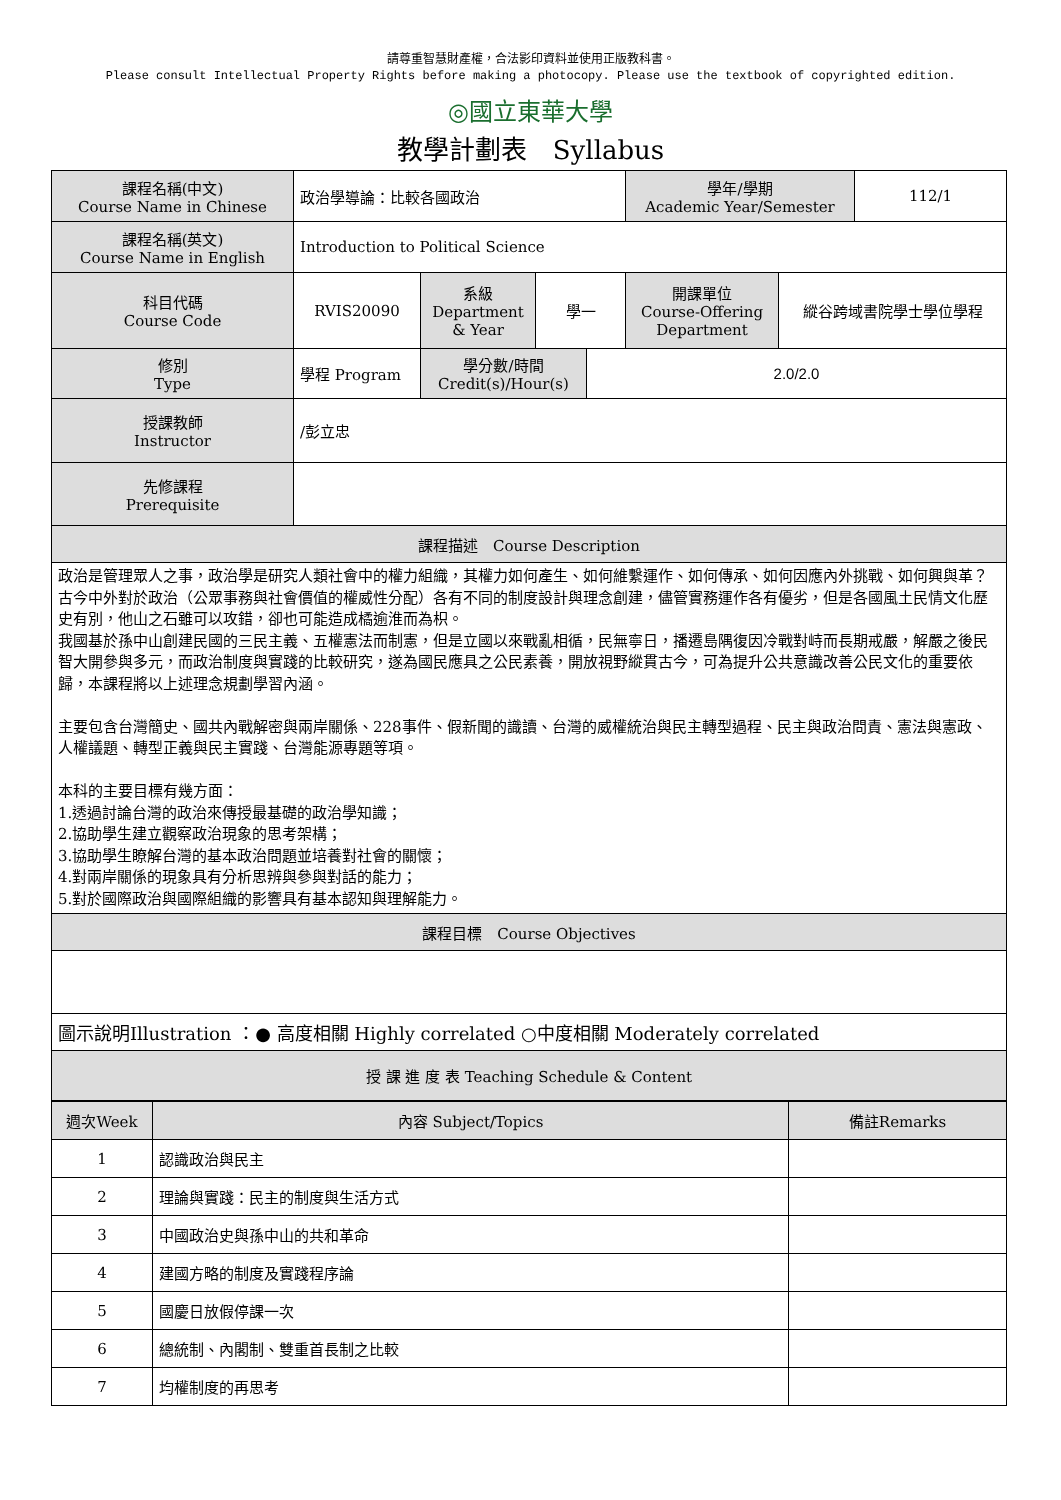請尊重智慧財產權，合法影印資料並使用正版教科書。
Please consult Intellectual Property Rights before making a photocopy. Please use the textbook of copyrighted edition.
◎國立東華大學
教學計劃表　Syllabus
| 課程名稱(中文) Course Name in Chinese | 政治學導論：比較各國政治 | | | | 學年/學期 Academic Year/Semester | | 112/1 |
| 課程名稱(英文) Course Name in English | Introduction to Political Science | | | | | | |
| 科目代碼 Course Code | RVIS20090 | 系級 Department & Year | 學一 | | 開課單位 Course-Offering Department | 縱谷跨域書院學士學位學程 | |
| 修別 Type | 學程 Program | 學分數/時間 Credit(s)/Hour(s) | | 2.0/2.0 | | | |
| 授課教師 Instructor | /彭立忠 | | | | | | |
| 先修課程 Prerequisite | | | | | | | |
| 課程描述 Course Description | | | | | | | |
| 政治是管理眾人之事，政治學是研究人類社會中的權力組織，其權力如何產生、如何維繫運作、如何傳承、如何因應內外挑戰、如何興與革？ 古今中外對於政治（公眾事務與社會價值的權威性分配）各有不同的制度設計與理念創建，儘管實務運作各有優劣，但是各國風土民情文化歷史有別，他山之石雖可以攻錯，卻也可能造成橘逾淮而為枳。 我國基於孫中山創建民國的三民主義、五權憲法而制憲，但是立國以來戰亂相循，民無寧日，播遷島隅復因冷戰對峙而長期戒嚴，解嚴之後民智大開參與多元，而政治制度與實踐的比較研究，遂為國民應具之公民素養，開放視野縱貫古今，可為提升公共意識改善公民文化的重要依歸，本課程將以上述理念規劃學習內涵。 主要包含台灣簡史、國共內戰解密與兩岸關係、228事件、假新聞的識讀、台灣的威權統治與民主轉型過程、民主與政治問責、憲法與憲政、人權議題、轉型正義與民主實踐、台灣能源專題等項。 本科的主要目標有幾方面： 1.透過討論台灣的政治來傳授最基礎的政治學知識； 2.協助學生建立觀察政治現象的思考架構； 3.協助學生瞭解台灣的基本政治問題並培養對社會的關懷； 4.對兩岸關係的現象具有分析思辨與參與對話的能力； 5.對於國際政治與國際組織的影響具有基本認知與理解能力。 | | | | | | | |
| 課程目標 Course Objectives | | | | | | | |
| 圖示說明Illustration ：● 高度相關 Highly correlated ○中度相關 Moderately correlated | | | | | | | |
| 授 課 進 度 表 Teaching Schedule & Content | | | | | | | |
| 週次Week | 內容 Subject/Topics | 備註Remarks |
| --- | --- | --- |
| 1 | 認識政治與民主 | |
| 2 | 理論與實踐：民主的制度與生活方式 | |
| 3 | 中國政治史與孫中山的共和革命 | |
| 4 | 建國方略的制度及實踐程序論 | |
| 5 | 國慶日放假停課一次 | |
| 6 | 總統制、內閣制、雙重首長制之比較 | |
| 7 | 均權制度的再思考 | |